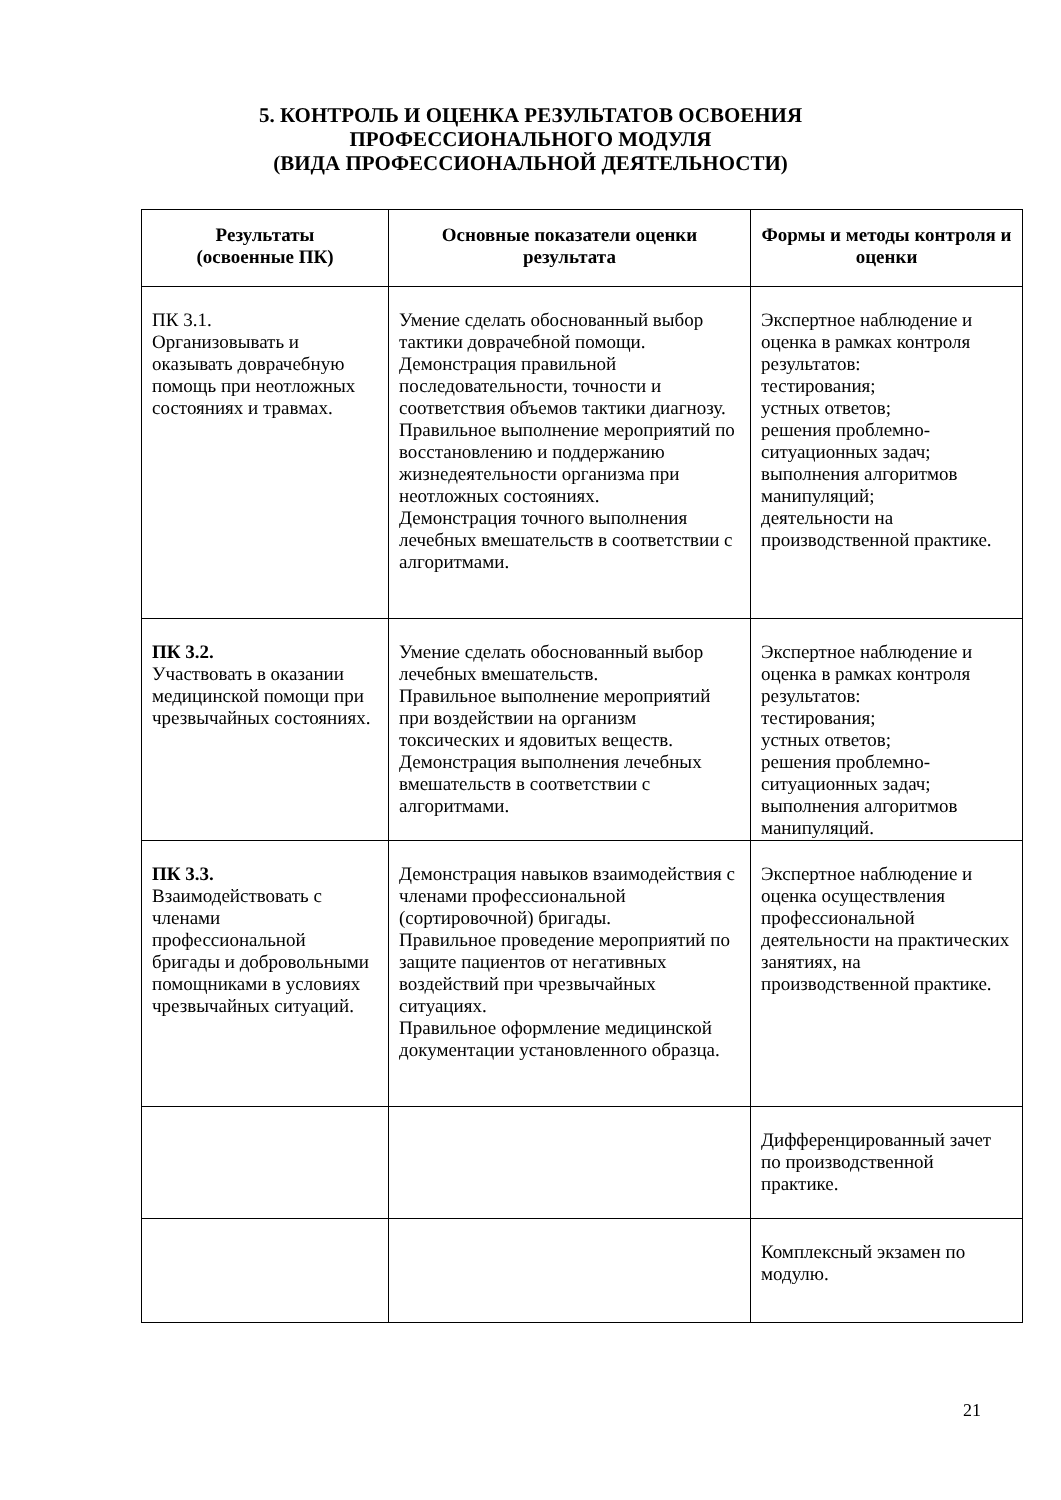5. КОНТРОЛЬ И ОЦЕНКА РЕЗУЛЬТАТОВ ОСВОЕНИЯ
ПРОФЕССИОНАЛЬНОГО МОДУЛЯ
(ВИДА ПРОФЕССИОНАЛЬНОЙ ДЕЯТЕЛЬНОСТИ)
| Результаты (освоенные ПК) | Основные показатели оценки результата | Формы и методы контроля и оценки |
| --- | --- | --- |
| ПК 3.1. Организовывать и оказывать доврачебную помощь при неотложных состояниях и травмах. | Умение сделать обоснованный выбор тактики доврачебной помощи. Демонстрация правильной последовательности, точности и соответствия объемов тактики диагнозу. Правильное выполнение мероприятий по восстановлению и поддержанию жизнедеятельности организма при неотложных состояниях. Демонстрация точного выполнения лечебных вмешательств в соответствии с алгоритмами. | Экспертное наблюдение и оценка в рамках контроля результатов: тестирования; устных ответов; решения проблемно-ситуационных задач; выполнения алгоритмов манипуляций; деятельности на производственной практике. |
| ПК 3.2. Участвовать в оказании медицинской помощи при чрезвычайных состояниях. | Умение сделать обоснованный выбор лечебных вмешательств. Правильное выполнение мероприятий при воздействии на организм токсических и ядовитых веществ. Демонстрация выполнения лечебных вмешательств в соответствии с алгоритмами. | Экспертное наблюдение и оценка в рамках контроля результатов: тестирования; устных ответов; решения проблемно-ситуационных задач; выполнения алгоритмов манипуляций. |
| ПК 3.3. Взаимодействовать с членами профессиональной бригады и добровольными помощниками в условиях чрезвычайных ситуаций. | Демонстрация навыков взаимодействия с членами профессиональной (сортировочной) бригады. Правильное проведение мероприятий по защите пациентов от негативных воздействий при чрезвычайных ситуациях. Правильное оформление медицинской документации установленного образца. | Экспертное наблюдение и оценка осуществления профессиональной деятельности на практических занятиях, на производственной практике. |
| | | Дифференцированный зачет по производственной практике. |
| | | Комплексный экзамен по модулю. |
21